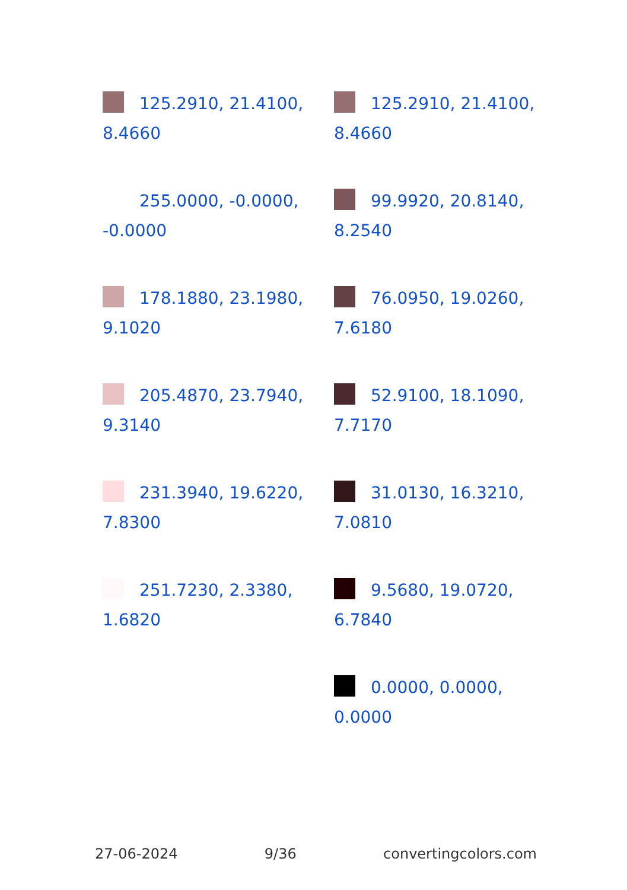125.2910, 21.4100, 8.4660
125.2910, 21.4100, 8.4660
255.0000, -0.0000, -0.0000
99.9920, 20.8140, 8.2540
178.1880, 23.1980, 9.1020
76.0950, 19.0260, 7.6180
205.4870, 23.7940, 9.3140
52.9100, 18.1090, 7.7170
231.3940, 19.6220, 7.8300
31.0130, 16.3210, 7.0810
251.7230, 2.3380, 1.6820
9.5680, 19.0720, 6.7840
0.0000, 0.0000, 0.0000
27-06-2024 9/36 convertingcolors.com